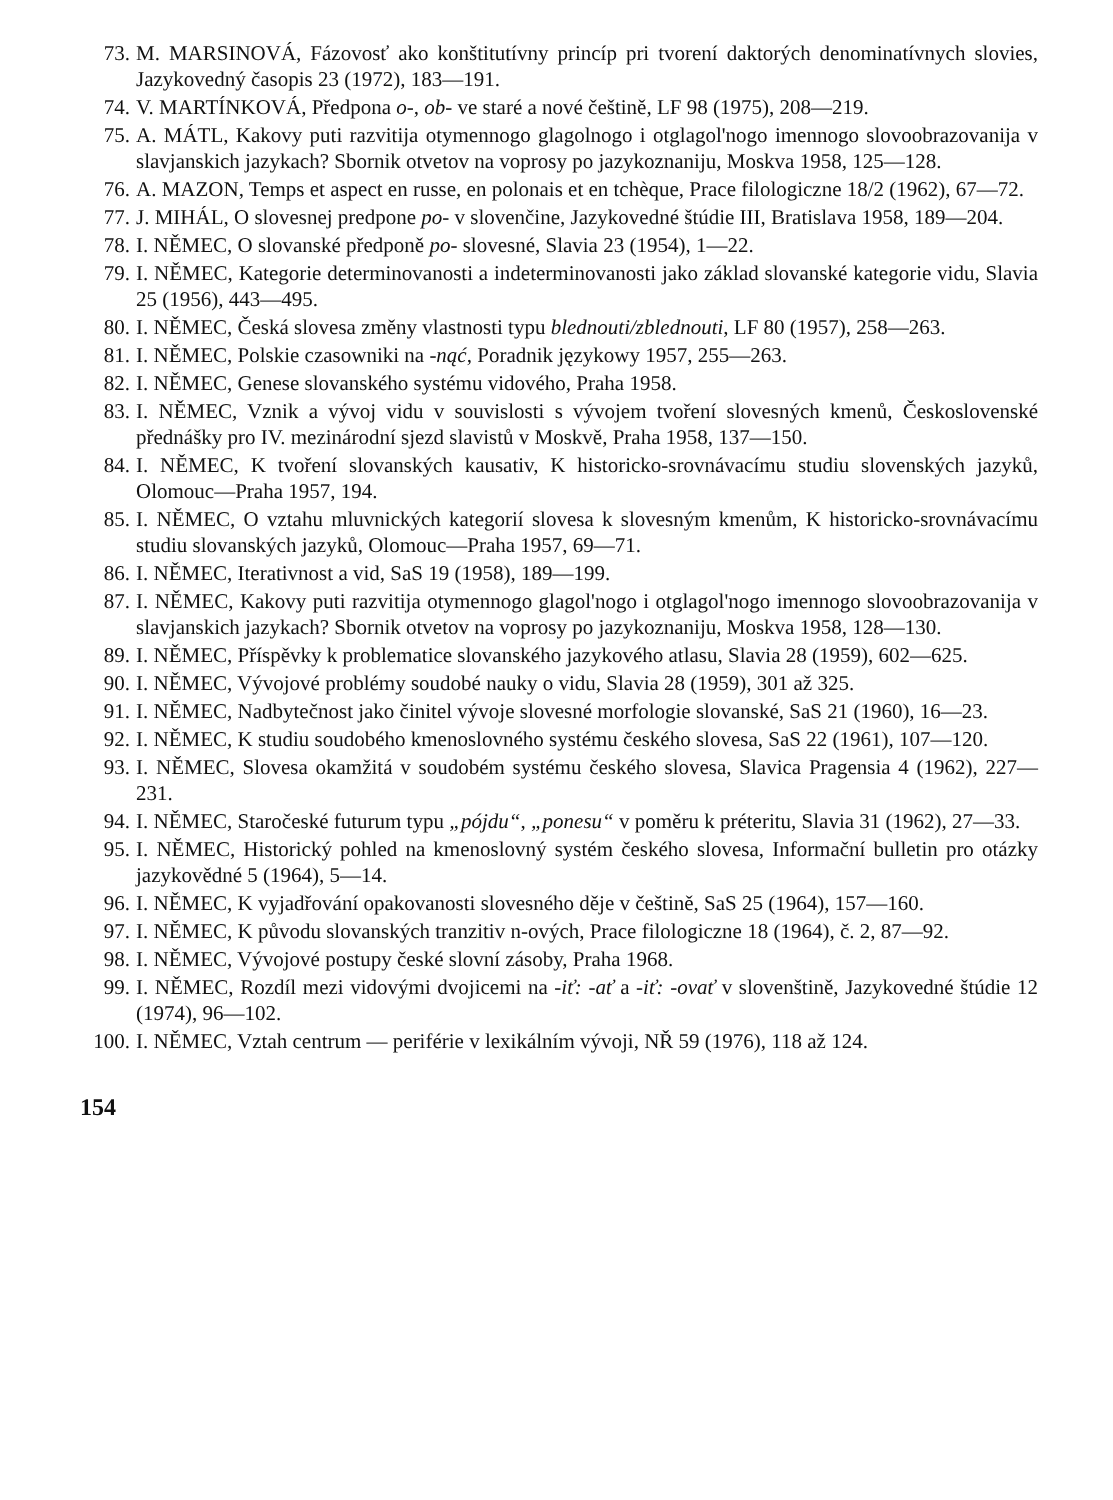73. M. MARSINOVÁ, Fázovosť ako konštitutívny princíp pri tvorení daktorých denominatívnych slovies, Jazykovedný časopis 23 (1972), 183—191.
74. V. MARTÍNKOVÁ, Předpona o-, ob- ve staré a nové češtině, LF 98 (1975), 208—219.
75. A. MÁTL, Kakovy puti razvitija otymennogo glagolnogo i otglagol'nogo imennogo slovoobrazovanija v slavjanskich jazykach? Sbornik otvetov na voprosy po jazykoznaniju, Moskva 1958, 125—128.
76. A. MAZON, Temps et aspect en russe, en polonais et en tchèque, Prace filologiczne 18/2 (1962), 67—72.
77. J. MIHÁL, O slovesnej predpone po- v slovenčine, Jazykovedné štúdie III, Bratislava 1958, 189—204.
78. I. NĚMEC, O slovanské předponě po- slovesné, Slavia 23 (1954), 1—22.
79. I. NĚMEC, Kategorie determinovanosti a indeterminovanosti jako základ slovanské kategorie vidu, Slavia 25 (1956), 443—495.
80. I. NĚMEC, Česká slovesa změny vlastnosti typu blednouti/zblednouti, LF 80 (1957), 258—263.
81. I. NĚMEC, Polskie czasowniki na -nąć, Poradnik językowy 1957, 255—263.
82. I. NĚMEC, Genese slovanského systému vidového, Praha 1958.
83. I. NĚMEC, Vznik a vývoj vidu v souvislosti s vývojem tvoření slovesných kmenů, Československé přednášky pro IV. mezinárodní sjezd slavistů v Moskvě, Praha 1958, 137—150.
84. I. NĚMEC, K tvoření slovanských kausativ, K historicko-srovnávacímu studiu slovenských jazyků, Olomouc—Praha 1957, 194.
85. I. NĚMEC, O vztahu mluvnických kategorií slovesa k slovesným kmenům, K historicko-srovnávacímu studiu slovanských jazyků, Olomouc—Praha 1957, 69—71.
86. I. NĚMEC, Iterativnost a vid, SaS 19 (1958), 189—199.
87. I. NĚMEC, Kakovy puti razvitija otymennogo glagol'nogo i otglagol'nogo imennogo slovoobrazovanija v slavjanskich jazykach? Sbornik otvetov na voprosy po jazykoznaniju, Moskva 1958, 128—130.
89. I. NĚMEC, Příspěvky k problematice slovanského jazykového atlasu, Slavia 28 (1959), 602—625.
90. I. NĚMEC, Vývojové problémy soudobé nauky o vidu, Slavia 28 (1959), 301 až 325.
91. I. NĚMEC, Nadbytečnost jako činitel vývoje slovesné morfologie slovanské, SaS 21 (1960), 16—23.
92. I. NĚMEC, K studiu soudobého kmenoslovného systému českého slovesa, SaS 22 (1961), 107—120.
93. I. NĚMEC, Slovesa okamžitá v soudobém systému českého slovesa, Slavica Pragensia 4 (1962), 227—231.
94. I. NĚMEC, Staročeské futurum typu „pójdu“, „ponesu“ v poměru k préteritu, Slavia 31 (1962), 27—33.
95. I. NĚMEC, Historický pohled na kmenoslovný systém českého slovesa, Informační bulletin pro otázky jazykovědné 5 (1964), 5—14.
96. I. NĚMEC, K vyjadřování opakovanosti slovesného děje v češtině, SaS 25 (1964), 157—160.
97. I. NĚMEC, K původu slovanských tranzitiv n-ových, Prace filologiczne 18 (1964), č. 2, 87—92.
98. I. NĚMEC, Vývojové postupy české slovní zásoby, Praha 1968.
99. I. NĚMEC, Rozdíl mezi vidovými dvojicemi na -iť: -ať a -iť: -ovať v slovenštině, Jazykovedné štúdie 12 (1974), 96—102.
100. I. NĚMEC, Vztah centrum — periférie v lexikálním vývoji, NŘ 59 (1976), 118 až 124.
154